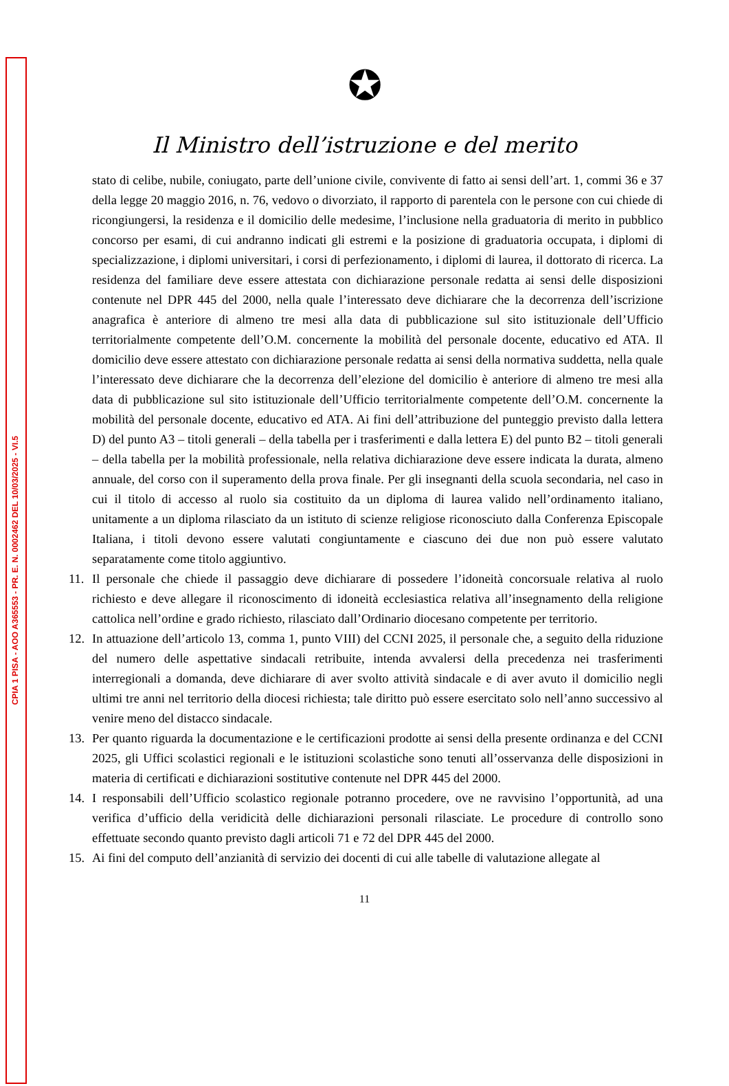CPIA 1 PISA - AOO A365553 - PR. E. N. 0002462 DEL 10/03/2025 - VI.5
✪
Il Ministro dell’istruzione e del merito
stato di celibe, nubile, coniugato, parte dell’unione civile, convivente di fatto ai sensi dell’art. 1, commi 36 e 37 della legge 20 maggio 2016, n. 76, vedovo o divorziato, il rapporto di parentela con le persone con cui chiede di ricongiungersi, la residenza e il domicilio delle medesime, l’inclusione nella graduatoria di merito in pubblico concorso per esami, di cui andranno indicati gli estremi e la posizione di graduatoria occupata, i diplomi di specializzazione, i diplomi universitari, i corsi di perfezionamento, i diplomi di laurea, il dottorato di ricerca. La residenza del familiare deve essere attestata con dichiarazione personale redatta ai sensi delle disposizioni contenute nel DPR 445 del 2000, nella quale l’interessato deve dichiarare che la decorrenza dell’iscrizione anagrafica è anteriore di almeno tre mesi alla data di pubblicazione sul sito istituzionale dell’Ufficio territorialmente competente dell’O.M. concernente la mobilità del personale docente, educativo ed ATA. Il domicilio deve essere attestato con dichiarazione personale redatta ai sensi della normativa suddetta, nella quale l’interessato deve dichiarare che la decorrenza dell’elezione del domicilio è anteriore di almeno tre mesi alla data di pubblicazione sul sito istituzionale dell’Ufficio territorialmente competente dell’O.M. concernente la mobilità del personale docente, educativo ed ATA. Ai fini dell’attribuzione del punteggio previsto dalla lettera D) del punto A3 – titoli generali – della tabella per i trasferimenti e dalla lettera E) del punto B2 – titoli generali – della tabella per la mobilità professionale, nella relativa dichiarazione deve essere indicata la durata, almeno annuale, del corso con il superamento della prova finale. Per gli insegnanti della scuola secondaria, nel caso in cui il titolo di accesso al ruolo sia costituito da un diploma di laurea valido nell’ordinamento italiano, unitamente a un diploma rilasciato da un istituto di scienze religiose riconosciuto dalla Conferenza Episcopale Italiana, i titoli devono essere valutati congiuntamente e ciascuno dei due non può essere valutato separatamente come titolo aggiuntivo.
11. Il personale che chiede il passaggio deve dichiarare di possedere l’idoneità concorsuale relativa al ruolo richiesto e deve allegare il riconoscimento di idoneità ecclesiastica relativa all’insegnamento della religione cattolica nell’ordine e grado richiesto, rilasciato dall’Ordinario diocesano competente per territorio.
12. In attuazione dell’articolo 13, comma 1, punto VIII) del CCNI 2025, il personale che, a seguito della riduzione del numero delle aspettative sindacali retribuite, intenda avvalersi della precedenza nei trasferimenti interregionali a domanda, deve dichiarare di aver svolto attività sindacale e di aver avuto il domicilio negli ultimi tre anni nel territorio della diocesi richiesta; tale diritto può essere esercitato solo nell’anno successivo al venire meno del distacco sindacale.
13. Per quanto riguarda la documentazione e le certificazioni prodotte ai sensi della presente ordinanza e del CCNI 2025, gli Uffici scolastici regionali e le istituzioni scolastiche sono tenuti all’osservanza delle disposizioni in materia di certificati e dichiarazioni sostitutive contenute nel DPR 445 del 2000.
14. I responsabili dell’Ufficio scolastico regionale potranno procedere, ove ne ravvisino l’opportunità, ad una verifica d’ufficio della veridicità delle dichiarazioni personali rilasciate. Le procedure di controllo sono effettuate secondo quanto previsto dagli articoli 71 e 72 del DPR 445 del 2000.
15. Ai fini del computo dell’anzianità di servizio dei docenti di cui alle tabelle di valutazione allegate al
11